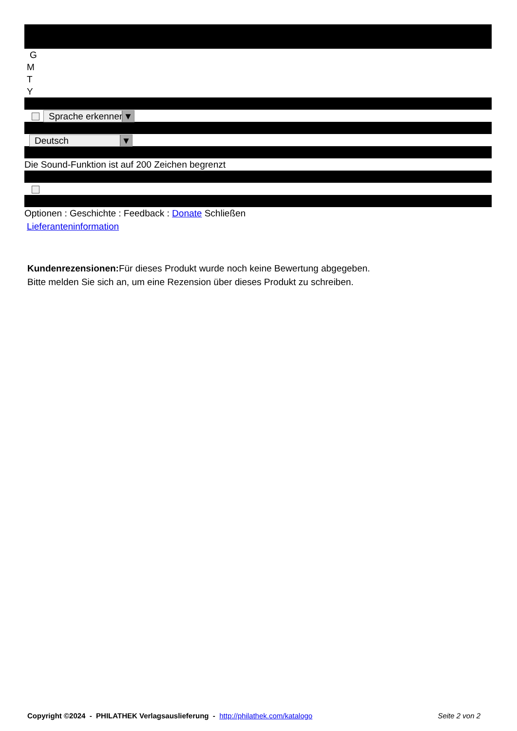G
M
T
Y
Sprache erkennen ▼
Deutsch ▼
Die Sound-Funktion ist auf 200 Zeichen begrenzt
Optionen : Geschichte : Feedback : Donate Schließen
Lieferanteninformation
Kundenrezensionen: Für dieses Produkt wurde noch keine Bewertung abgegeben.
Bitte melden Sie sich an, um eine Rezension über dieses Produkt zu schreiben.
Copyright ©2024 - PHILATHEK Verlagsauslieferung - http://philathek.com/katalogo Seite 2 von 2